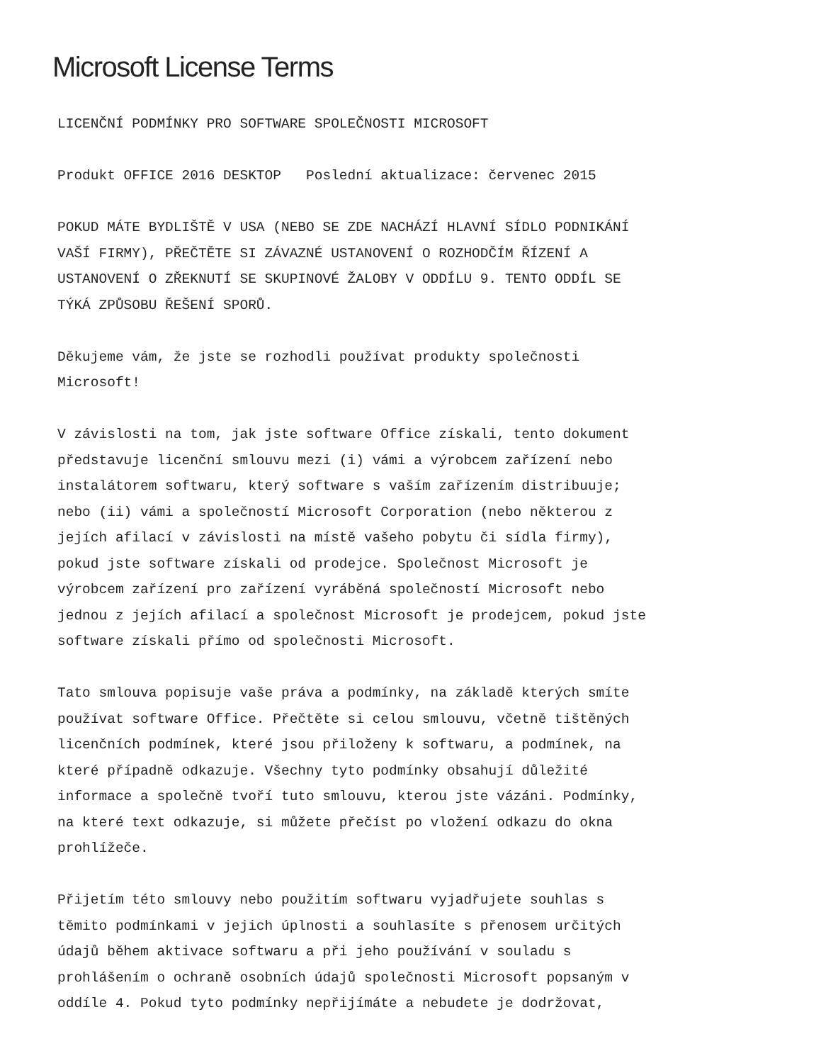Microsoft License Terms
LICENČNÍ PODMÍNKY PRO SOFTWARE SPOLEČNOSTI MICROSOFT
Produkt OFFICE 2016 DESKTOP Poslední aktualizace: červenec 2015
POKUD MÁTE BYDLIŠTĚ V USA (NEBO SE ZDE NACHÁZÍ HLAVNÍ SÍDLO PODNIKÁNÍ VAŠÍ FIRMY), PŘEČTĚTE SI ZÁVAZNÉ USTANOVENÍ O ROZHODČÍM ŘÍZENÍ A USTANOVENÍ O ZŘEKNUTÍ SE SKUPINOVÉ ŽALOBY V ODDÍLU 9. TENTO ODDÍL SE TÝKÁ ZPŮSOBU ŘEŠENÍ SPORŮ.
Děkujeme vám, že jste se rozhodli používat produkty společnosti Microsoft!
V závislosti na tom, jak jste software Office získali, tento dokument představuje licenční smlouvu mezi (i) vámi a výrobcem zařízení nebo instalátorem softwaru, který software s vaším zařízením distribuuje; nebo (ii) vámi a společností Microsoft Corporation (nebo některou z jejích afilací v závislosti na místě vašeho pobytu či sídla firmy), pokud jste software získali od prodejce. Společnost Microsoft je výrobcem zařízení pro zařízení vyráběná společností Microsoft nebo jednou z jejích afilací a společnost Microsoft je prodejcem, pokud jste software získali přímo od společnosti Microsoft.
Tato smlouva popisuje vaše práva a podmínky, na základě kterých smíte používat software Office. Přečtěte si celou smlouvu, včetně tištěných licenčních podmínek, které jsou přiloženy k softwaru, a podmínek, na které případně odkazuje. Všechny tyto podmínky obsahují důležité informace a společně tvoří tuto smlouvu, kterou jste vázáni. Podmínky, na které text odkazuje, si můžete přečíst po vložení odkazu do okna prohlížeče.
Přijetím této smlouvy nebo použitím softwaru vyjadřujete souhlas s těmito podmínkami v jejich úplnosti a souhlasíte s přenosem určitých údajů během aktivace softwaru a při jeho používání v souladu s prohlášením o ochraně osobních údajů společnosti Microsoft popsaným v oddíle 4. Pokud tyto podmínky nepřijímáte a nebudete je dodržovat,